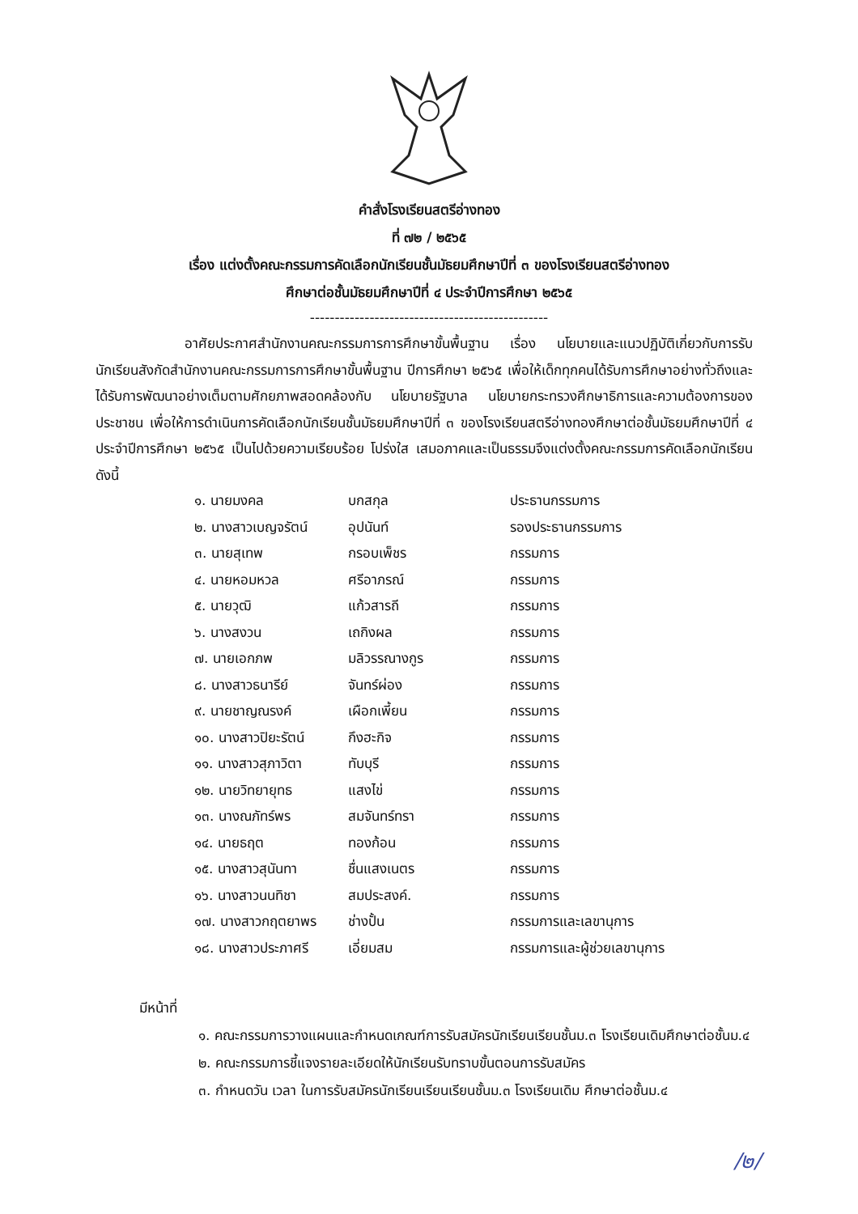คำสั่งโรงเรียนสตรีอ่างทอง
ที่ ๗๒ / ๒๕๖๕
เรื่อง แต่งตั้งคณะกรรมการคัดเลือกนักเรียนชั้นมัธยมศึกษาปีที่ ๓ ของโรงเรียนสตรีอ่างทอง
ศึกษาต่อชั้นมัธยมศึกษาปีที่ ๔ ประจำปีการศึกษา ๒๕๖๕
------------------------------------------------
อาศัยประกาศสำนักงานคณะกรรมการการศึกษาขั้นพื้นฐาน เรื่อง นโยบายและแนวปฏิบัติเกี่ยวกับการรับนักเรียนสังกัดสำนักงานคณะกรรมการการศึกษาขั้นพื้นฐาน ปีการศึกษา ๒๕๖๕ เพื่อให้เด็กทุกคนได้รับการศึกษาอย่างทั่วถึงและได้รับการพัฒนาอย่างเต็มตามศักยภาพสอดคล้องกับ นโยบายรัฐบาล นโยบายกระทรวงศึกษาธิการและความต้องการของประชาชน เพื่อให้การดำเนินการคัดเลือกนักเรียนชั้นมัธยมศึกษาปีที่ ๓ ของโรงเรียนสตรีอ่างทองศึกษาต่อชั้นมัธยมศึกษาปีที่ ๔ ประจำปีการศึกษา ๒๕๖๕ เป็นไปด้วยความเรียบร้อย โปร่งใส เสมอภาคและเป็นธรรมจึงแต่งตั้งคณะกรรมการคัดเลือกนักเรียน ดังนี้
| ๑. นายมงคล | บกสกุล | ประธานกรรมการ |
| ๒. นางสาวเบญจรัตน์ | อุปนันท์ | รองประธานกรรมการ |
| ๓. นายสุเทพ | กรอบเพ็ชร | กรรมการ |
| ๔. นายหอมหวล | ศรีอาภรณ์ | กรรมการ |
| ๕. นายวุฒิ | แก้วสารถี | กรรมการ |
| ๖. นางสงวน | เถกิงผล | กรรมการ |
| ๗. นายเอกภพ | มลิวรรณางกูร | กรรมการ |
| ๘. นางสาวธนารีย์ | จันทร์ผ่อง | กรรมการ |
| ๙. นายชาญณรงค์ | เผือกเพี้ยน | กรรมการ |
| ๑๐. นางสาวปิยะรัตน์ | กึงฮะกิจ | กรรมการ |
| ๑๑. นางสาวสุภาวิตา | ทับบุรี | กรรมการ |
| ๑๒. นายวิทยายุทธ | แสงไข่ | กรรมการ |
| ๑๓. นางณภัทร์พร | สมจันทร์ทรา | กรรมการ |
| ๑๔. นายธฤต | ทองก้อน | กรรมการ |
| ๑๕. นางสาวสุนันทา | ชื่นแสงเนตร | กรรมการ |
| ๑๖. นางสาวนนทิชา | สมประสงค์. | กรรมการ |
| ๑๗. นางสาวกฤตยาพร | ช่างปั้น | กรรมการและเลขานุการ |
| ๑๘. นางสาวประภาศรี | เอี่ยมสม | กรรมการและผู้ช่วยเลขานุการ |
มีหน้าที่
๑. คณะกรรมการวางแผนและกำหนดเกณฑ์การรับสมัครนักเรียนเรียนชั้นม.๓ โรงเรียนเดิมศึกษาต่อชั้นม.๔
๒. คณะกรรมการชี้แจงรายละเอียดให้นักเรียนรับทราบขั้นตอนการรับสมัคร
๓. กำหนดวัน เวลา ในการรับสมัครนักเรียนเรียนเรียนชั้นม.๓ โรงเรียนเดิม ศึกษาต่อชั้นม.๔
/๒/